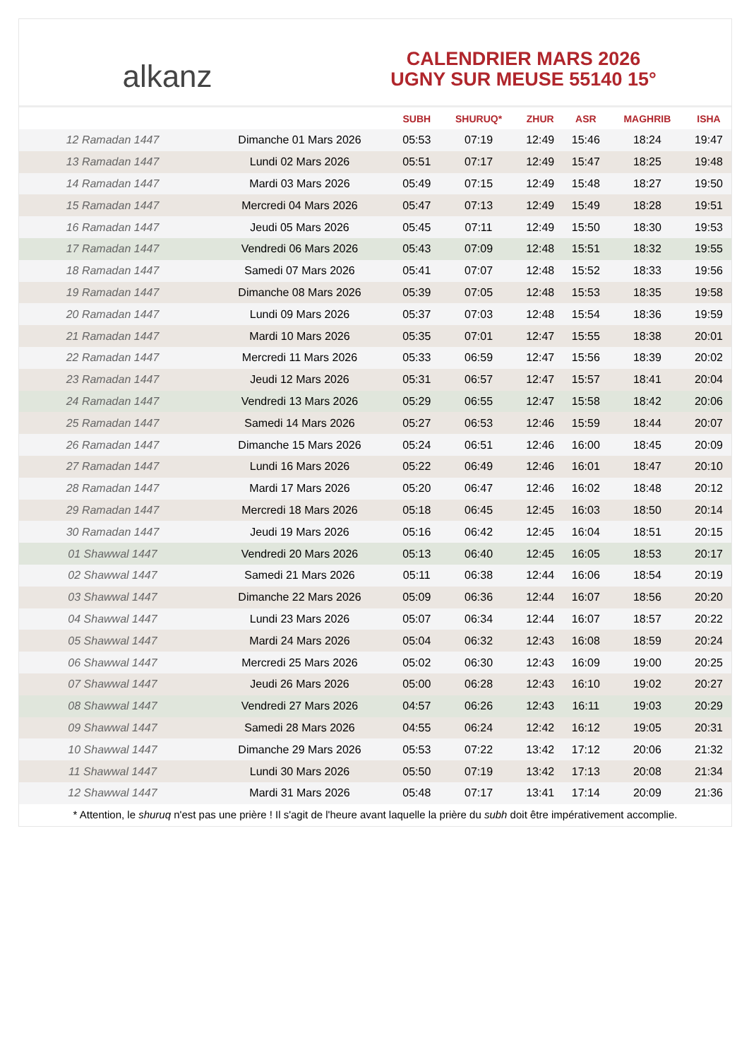alkanz
CALENDRIER MARS 2026
UGNY SUR MEUSE 55140 15°
| | | SUBH | SHURUQ* | ZHUR | ASR | MAGHRIB | ISHA |
| --- | --- | --- | --- | --- | --- | --- | --- |
| 12 Ramadan 1447 | Dimanche 01 Mars 2026 | 05:53 | 07:19 | 12:49 | 15:46 | 18:24 | 19:47 |
| 13 Ramadan 1447 | Lundi 02 Mars 2026 | 05:51 | 07:17 | 12:49 | 15:47 | 18:25 | 19:48 |
| 14 Ramadan 1447 | Mardi 03 Mars 2026 | 05:49 | 07:15 | 12:49 | 15:48 | 18:27 | 19:50 |
| 15 Ramadan 1447 | Mercredi 04 Mars 2026 | 05:47 | 07:13 | 12:49 | 15:49 | 18:28 | 19:51 |
| 16 Ramadan 1447 | Jeudi 05 Mars 2026 | 05:45 | 07:11 | 12:49 | 15:50 | 18:30 | 19:53 |
| 17 Ramadan 1447 | Vendredi 06 Mars 2026 | 05:43 | 07:09 | 12:48 | 15:51 | 18:32 | 19:55 |
| 18 Ramadan 1447 | Samedi 07 Mars 2026 | 05:41 | 07:07 | 12:48 | 15:52 | 18:33 | 19:56 |
| 19 Ramadan 1447 | Dimanche 08 Mars 2026 | 05:39 | 07:05 | 12:48 | 15:53 | 18:35 | 19:58 |
| 20 Ramadan 1447 | Lundi 09 Mars 2026 | 05:37 | 07:03 | 12:48 | 15:54 | 18:36 | 19:59 |
| 21 Ramadan 1447 | Mardi 10 Mars 2026 | 05:35 | 07:01 | 12:47 | 15:55 | 18:38 | 20:01 |
| 22 Ramadan 1447 | Mercredi 11 Mars 2026 | 05:33 | 06:59 | 12:47 | 15:56 | 18:39 | 20:02 |
| 23 Ramadan 1447 | Jeudi 12 Mars 2026 | 05:31 | 06:57 | 12:47 | 15:57 | 18:41 | 20:04 |
| 24 Ramadan 1447 | Vendredi 13 Mars 2026 | 05:29 | 06:55 | 12:47 | 15:58 | 18:42 | 20:06 |
| 25 Ramadan 1447 | Samedi 14 Mars 2026 | 05:27 | 06:53 | 12:46 | 15:59 | 18:44 | 20:07 |
| 26 Ramadan 1447 | Dimanche 15 Mars 2026 | 05:24 | 06:51 | 12:46 | 16:00 | 18:45 | 20:09 |
| 27 Ramadan 1447 | Lundi 16 Mars 2026 | 05:22 | 06:49 | 12:46 | 16:01 | 18:47 | 20:10 |
| 28 Ramadan 1447 | Mardi 17 Mars 2026 | 05:20 | 06:47 | 12:46 | 16:02 | 18:48 | 20:12 |
| 29 Ramadan 1447 | Mercredi 18 Mars 2026 | 05:18 | 06:45 | 12:45 | 16:03 | 18:50 | 20:14 |
| 30 Ramadan 1447 | Jeudi 19 Mars 2026 | 05:16 | 06:42 | 12:45 | 16:04 | 18:51 | 20:15 |
| 01 Shawwal 1447 | Vendredi 20 Mars 2026 | 05:13 | 06:40 | 12:45 | 16:05 | 18:53 | 20:17 |
| 02 Shawwal 1447 | Samedi 21 Mars 2026 | 05:11 | 06:38 | 12:44 | 16:06 | 18:54 | 20:19 |
| 03 Shawwal 1447 | Dimanche 22 Mars 2026 | 05:09 | 06:36 | 12:44 | 16:07 | 18:56 | 20:20 |
| 04 Shawwal 1447 | Lundi 23 Mars 2026 | 05:07 | 06:34 | 12:44 | 16:07 | 18:57 | 20:22 |
| 05 Shawwal 1447 | Mardi 24 Mars 2026 | 05:04 | 06:32 | 12:43 | 16:08 | 18:59 | 20:24 |
| 06 Shawwal 1447 | Mercredi 25 Mars 2026 | 05:02 | 06:30 | 12:43 | 16:09 | 19:00 | 20:25 |
| 07 Shawwal 1447 | Jeudi 26 Mars 2026 | 05:00 | 06:28 | 12:43 | 16:10 | 19:02 | 20:27 |
| 08 Shawwal 1447 | Vendredi 27 Mars 2026 | 04:57 | 06:26 | 12:43 | 16:11 | 19:03 | 20:29 |
| 09 Shawwal 1447 | Samedi 28 Mars 2026 | 04:55 | 06:24 | 12:42 | 16:12 | 19:05 | 20:31 |
| 10 Shawwal 1447 | Dimanche 29 Mars 2026 | 05:53 | 07:22 | 13:42 | 17:12 | 20:06 | 21:32 |
| 11 Shawwal 1447 | Lundi 30 Mars 2026 | 05:50 | 07:19 | 13:42 | 17:13 | 20:08 | 21:34 |
| 12 Shawwal 1447 | Mardi 31 Mars 2026 | 05:48 | 07:17 | 13:41 | 17:14 | 20:09 | 21:36 |
* Attention, le shuruq n'est pas une prière ! Il s'agit de l'heure avant laquelle la prière du subh doit être impérativement accomplie.